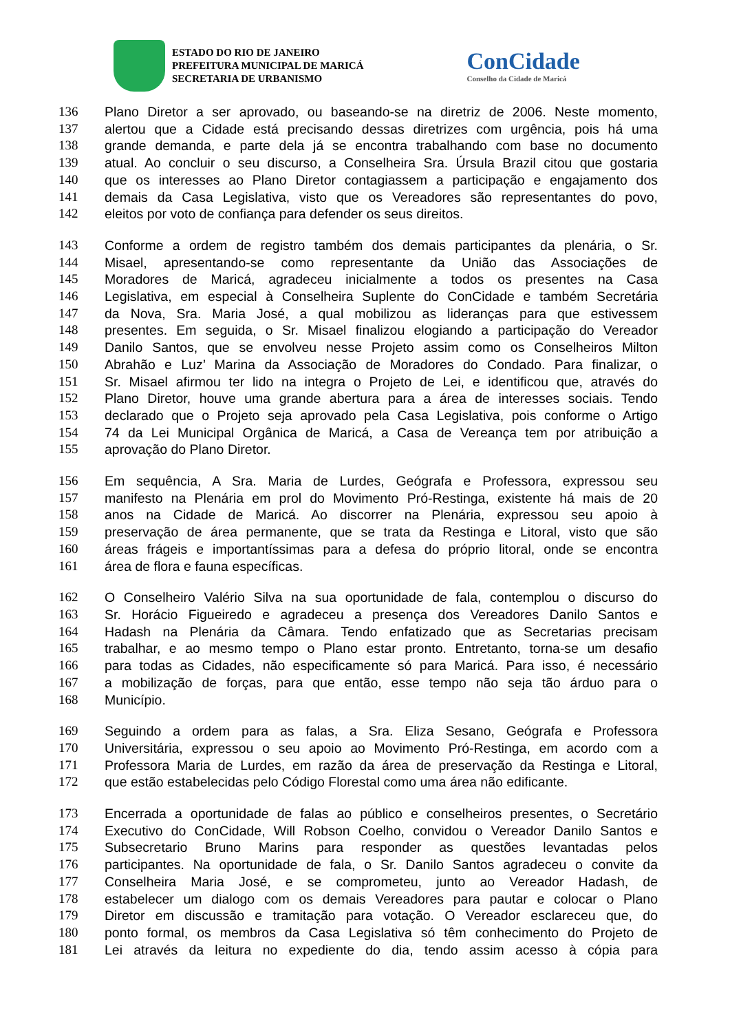ESTADO DO RIO DE JANEIRO
PREFEITURA MUNICIPAL DE MARICÁ
SECRETARIA DE URBANISMO
ConCidade
Conselho da Cidade de Maricá
136 Plano Diretor a ser aprovado, ou baseando-se na diretriz de 2006. Neste momento,
137 alertou que a Cidade está precisando dessas diretrizes com urgência, pois há uma
138 grande demanda, e parte dela já se encontra trabalhando com base no documento
139 atual. Ao concluir o seu discurso, a Conselheira Sra. Úrsula Brazil citou que gostaria
140 que os interesses ao Plano Diretor contagiassem a participação e engajamento dos
141 demais da Casa Legislativa, visto que os Vereadores são representantes do povo,
142 eleitos por voto de confiança para defender os seus direitos.
143 Conforme a ordem de registro também dos demais participantes da plenária, o Sr.
144 Misael, apresentando-se como representante da União das Associações de
145 Moradores de Maricá, agradeceu inicialmente a todos os presentes na Casa
146 Legislativa, em especial à Conselheira Suplente do ConCidade e também Secretária
147 da Nova, Sra. Maria José, a qual mobilizou as lideranças para que estivessem
148 presentes. Em seguida, o Sr. Misael finalizou elogiando a participação do Vereador
149 Danilo Santos, que se envolveu nesse Projeto assim como os Conselheiros Milton
150 Abrahão e Luz’ Marina da Associação de Moradores do Condado. Para finalizar, o
151 Sr. Misael afirmou ter lido na integra o Projeto de Lei, e identificou que, através do
152 Plano Diretor, houve uma grande abertura para a área de interesses sociais. Tendo
153 declarado que o Projeto seja aprovado pela Casa Legislativa, pois conforme o Artigo
154 74 da Lei Municipal Orgânica de Maricá, a Casa de Vereança tem por atribuição a
155 aprovação do Plano Diretor.
156 Em sequência, A Sra. Maria de Lurdes, Geógrafa e Professora, expressou seu
157 manifesto na Plenária em prol do Movimento Pró-Restinga, existente há mais de 20
158 anos na Cidade de Maricá. Ao discorrer na Plenária, expressou seu apoio à
159 preservação de área permanente, que se trata da Restinga e Litoral, visto que são
160 áreas frágeis e importantíssimas para a defesa do próprio litoral, onde se encontra
161 área de flora e fauna específicas.
162 O Conselheiro Valério Silva na sua oportunidade de fala, contemplou o discurso do
163 Sr. Horácio Figueiredo e agradeceu a presença dos Vereadores Danilo Santos e
164 Hadash na Plenária da Câmara. Tendo enfatizado que as Secretarias precisam
165 trabalhar, e ao mesmo tempo o Plano estar pronto. Entretanto, torna-se um desafio
166 para todas as Cidades, não especificamente só para Maricá. Para isso, é necessário
167 a mobilização de forças, para que então, esse tempo não seja tão árduo para o
168 Município.
169 Seguindo a ordem para as falas, a Sra. Eliza Sesano, Geógrafa e Professora
170 Universitária, expressou o seu apoio ao Movimento Pró-Restinga, em acordo com a
171 Professora Maria de Lurdes, em razão da área de preservação da Restinga e Litoral,
172 que estão estabelecidas pelo Código Florestal como uma área não edificante.
173 Encerrada a oportunidade de falas ao público e conselheiros presentes, o Secretário
174 Executivo do ConCidade, Will Robson Coelho, convidou o Vereador Danilo Santos e
175 Subsecretario Bruno Marins para responder as questões levantadas pelos
176 participantes. Na oportunidade de fala, o Sr. Danilo Santos agradeceu o convite da
177 Conselheira Maria José, e se comprometeu, junto ao Vereador Hadash, de
178 estabelecer um dialogo com os demais Vereadores para pautar e colocar o Plano
179 Diretor em discussão e tramitação para votação. O Vereador esclareceu que, do
180 ponto formal, os membros da Casa Legislativa só têm conhecimento do Projeto de
181 Lei através da leitura no expediente do dia, tendo assim acesso à cópia para